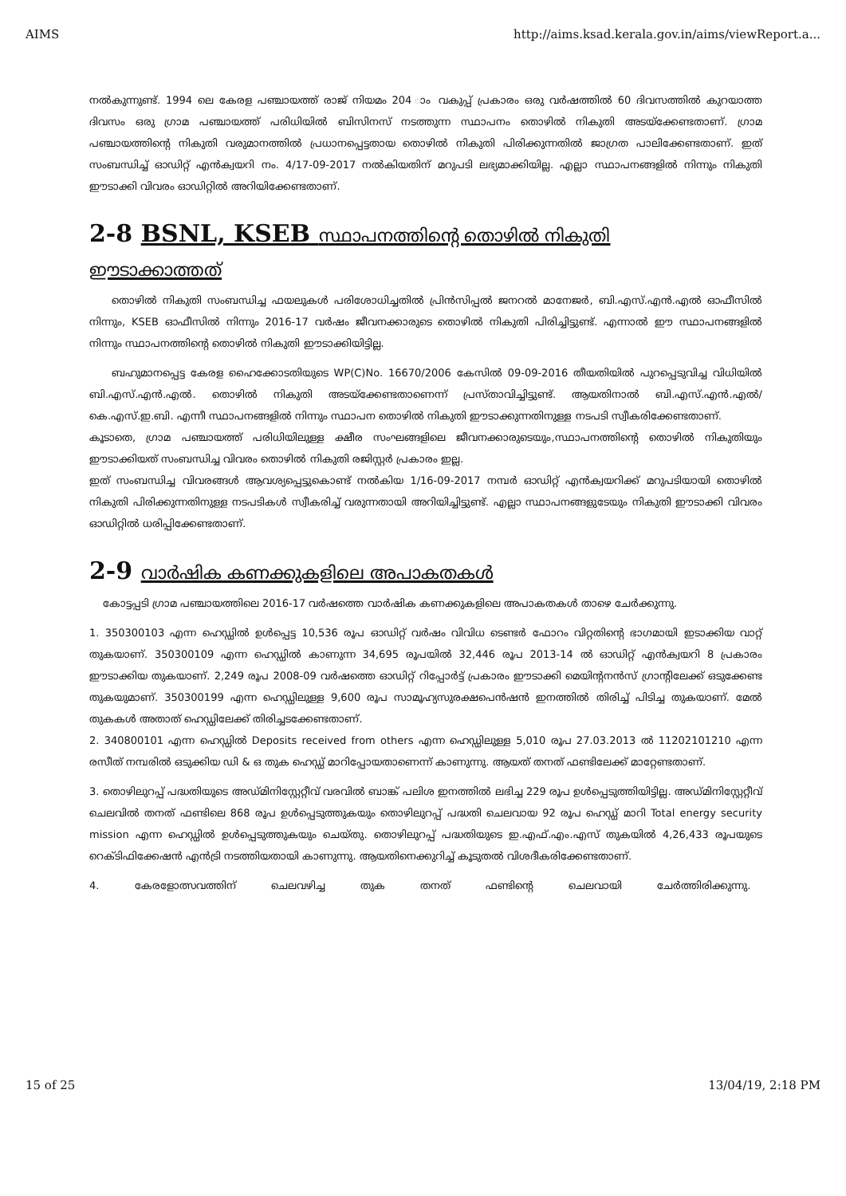AIMS http://aims.ksad.kerala.gov.in/aims/viewReport.a...
നൽകുന്നുണ്ട്. 1994 ലെ കേരള പഞ്ചായത്ത് രാജ് നിയമം 204 ാം വകുപ്പ് പ്രകാരം ഒരു വർഷത്തിൽ 60 ദിവസത്തിൽ കുറയാത്ത ദിവസം ഒരു ഗ്രാമ പഞ്ചായത്ത് പരിധിയിൽ ബിസിനസ് നടത്തുന്ന സ്ഥാപനം തൊഴിൽ നികുതി അടയ്ക്കേണ്ടതാണ്. ഗ്രാമ പഞ്ചായത്തിന്റെ നികുതി വരുമാനത്തിൽ പ്രധാനപ്പെട്ടതായ തൊഴിൽ നികുതി പിരിക്കുന്നതിൽ ജാഗ്രത പാലിക്കേണ്ടതാണ്. ഇത് സംബന്ധിച്ച് ഓഡിറ്റ് എൻക്വയറി നം. 4/17-09-2017 നൽകിയതിന് മറുപടി ലഭ്യമാക്കിയില്ല. എല്ലാ സ്ഥാപനങ്ങളിൽ നിന്നും നികുതി ഈടാക്കി വിവരം ഓഡിറ്റിൽ അറിയിക്കേണ്ടതാണ്.
2-8 BSNL, KSEB സ്ഥാപനത്തിന്റെ തൊഴിൽ നികുതി
ഈടാക്കാത്തത്
തൊഴിൽ നികുതി സംബന്ധിച്ച ഫയലുകൾ പരിശോധിച്ചതിൽ പ്രിൻസിപ്പൽ ജനറൽ മാനേജർ, ബി.എസ്.എൻ.എൽ ഓഫീസിൽ നിന്നും, KSEB ഓഫീസിൽ നിന്നും 2016-17 വർഷം ജീവനക്കാരുടെ തൊഴിൽ നികുതി പിരിച്ചിട്ടുണ്ട്. എന്നാൽ ഈ സ്ഥാപനങ്ങളിൽ നിന്നും സ്ഥാപനത്തിന്റെ തൊഴിൽ നികുതി ഈടാക്കിയിട്ടില്ല.
ബഹുമാനപ്പെട്ട കേരള ഹൈക്കോടതിയുടെ WP(C)No. 16670/2006 കേസിൽ 09-09-2016 തീയതിയിൽ പുറപ്പെടുവിച്ച വിധിയിൽ ബി.എസ്.എൻ.എൽ. തൊഴിൽ നികുതി അടയ്ക്കേണ്ടതാണെന്ന് പ്രസ്താവിച്ചിട്ടുണ്ട്. ആയതിനാൽ ബി.എസ്.എൻ.എൽ/ കെ.എസ്.ഇ.ബി. എന്നീ സ്ഥാപനങ്ങളിൽ നിന്നും സ്ഥാപന തൊഴിൽ നികുതി ഈടാക്കുന്നതിനുള്ള നടപടി സ്വീകരിക്കേണ്ടതാണ്.
കൂടാതെ, ഗ്രാമ പഞ്ചായത്ത് പരിധിയിലുള്ള ക്ഷീര സംഘങ്ങളിലെ ജീവനക്കാരുടെയും,സ്ഥാപനത്തിന്റെ തൊഴിൽ നികുതിയും ഈടാക്കിയത് സംബന്ധിച്ച വിവരം തൊഴിൽ നികുതി രജിസ്റ്റർ പ്രകാരം ഇല്ല.
ഇത് സംബന്ധിച്ച വിവരങ്ങൾ ആവശ്യപ്പെട്ടുകൊണ്ട് നൽകിയ 1/16-09-2017 നമ്പർ ഓഡിറ്റ് എൻക്വയറിക്ക് മറുപടിയായി തൊഴിൽ നികുതി പിരിക്കുന്നതിനുള്ള നടപടികൾ സ്വീകരിച്ച് വരുന്നതായി അറിയിച്ചിട്ടുണ്ട്. എല്ലാ സ്ഥാപനങ്ങളുടേയും നികുതി ഈടാക്കി വിവരം ഓഡിറ്റിൽ ധരിപ്പിക്കേണ്ടതാണ്.
2-9 വാർഷിക കണക്കുകളിലെ അപാകതകൾ
കോട്ടപ്പടി ഗ്രാമ പഞ്ചായത്തിലെ 2016-17 വർഷത്തെ വാർഷിക കണക്കുകളിലെ അപാകതകൾ താഴെ ചേർക്കുന്നു.
1. 350300103 എന്ന ഹെഡ്ഡിൽ ഉൾപ്പെട്ട 10,536 രൂപ ഓഡിറ്റ് വർഷം വിവിധ ടെണ്ടർ ഫോറം വിറ്റതിന്റെ ഭാഗമായി ഇടാക്കിയ വാറ്റ് തുകയാണ്. 350300109 എന്ന ഹെഡ്ഡിൽ കാണുന്ന 34,695 രൂപയിൽ 32,446 രൂപ 2013-14 ൽ ഓഡിറ്റ് എൻക്വയറി 8 പ്രകാരം ഈടാക്കിയ തുകയാണ്. 2,249 രൂപ 2008-09 വർഷത്തെ ഓഡിറ്റ് റിപ്പോർട്ട് പ്രകാരം ഈടാക്കി മെയിന്റനൻസ് ഗ്രാന്റിലേക്ക് ഒടുക്കേണ്ട തുകയുമാണ്. 350300199 എന്ന ഹെഡ്ഡിലുള്ള 9,600 രൂപ സാമൂഹ്യസുരക്ഷപെൻഷൻ ഇനത്തിൽ തിരിച്ച് പിടിച്ച തുകയാണ്. മേൽ തുകകൾ അതാത് ഹെഡ്ഡിലേക്ക് തിരിച്ചടക്കേണ്ടതാണ്.
2. 340800101 എന്ന ഹെഡ്ഡിൽ Deposits received from others എന്ന ഹെഡ്ഡിലുള്ള 5,010 രൂപ 27.03.2013 ൽ 11202101210 എന്ന രസീത് നമ്പരിൽ ഒടുക്കിയ ഡി & ഒ തുക ഹെഡ്ഡ് മാറിപ്പോയതാണെന്ന് കാണുന്നു. ആയത് തനത് ഫണ്ടിലേക്ക് മാറ്റേണ്ടതാണ്.
3. തൊഴിലുറപ്പ് പദ്ധതിയുടെ അഡ്മിനിസ്റ്റേറ്റീവ് വരവിൽ ബാങ്ക് പലിശ ഇനത്തിൽ ലഭിച്ച 229 രൂപ ഉൾപ്പെടുത്തിയിട്ടില്ല. അഡ്മിനിസ്റ്റേറ്റീവ് ചെലവിൽ തനത് ഫണ്ടിലെ 868 രൂപ ഉൾപ്പെടുത്തുകയും തൊഴിലുറപ്പ് പദ്ധതി ചെലവായ 92 രൂപ ഹെഡ്ഡ് മാറി Total energy security mission എന്ന ഹെഡ്ഡിൽ ഉൾപ്പെടുത്തുകയും ചെയ്തു. തൊഴിലുറപ്പ് പദ്ധതിയുടെ ഇ.എഫ്.എം.എസ് തുകയിൽ 4,26,433 രൂപയുടെ റെക്ടിഫിക്കേഷൻ എൻട്രി നടത്തിയതായി കാണുന്നു. ആയതിനെക്കുറിച്ച് കൂടുതൽ വിശദീകരിക്കേണ്ടതാണ്.
4. കേരളോത്സവത്തിന് ചെലവഴിച്ച തുക തനത് ഫണ്ടിന്റെ ചെലവായി ചേർത്തിരിക്കുന്നു.
15 of 25 13/04/19, 2:18 PM